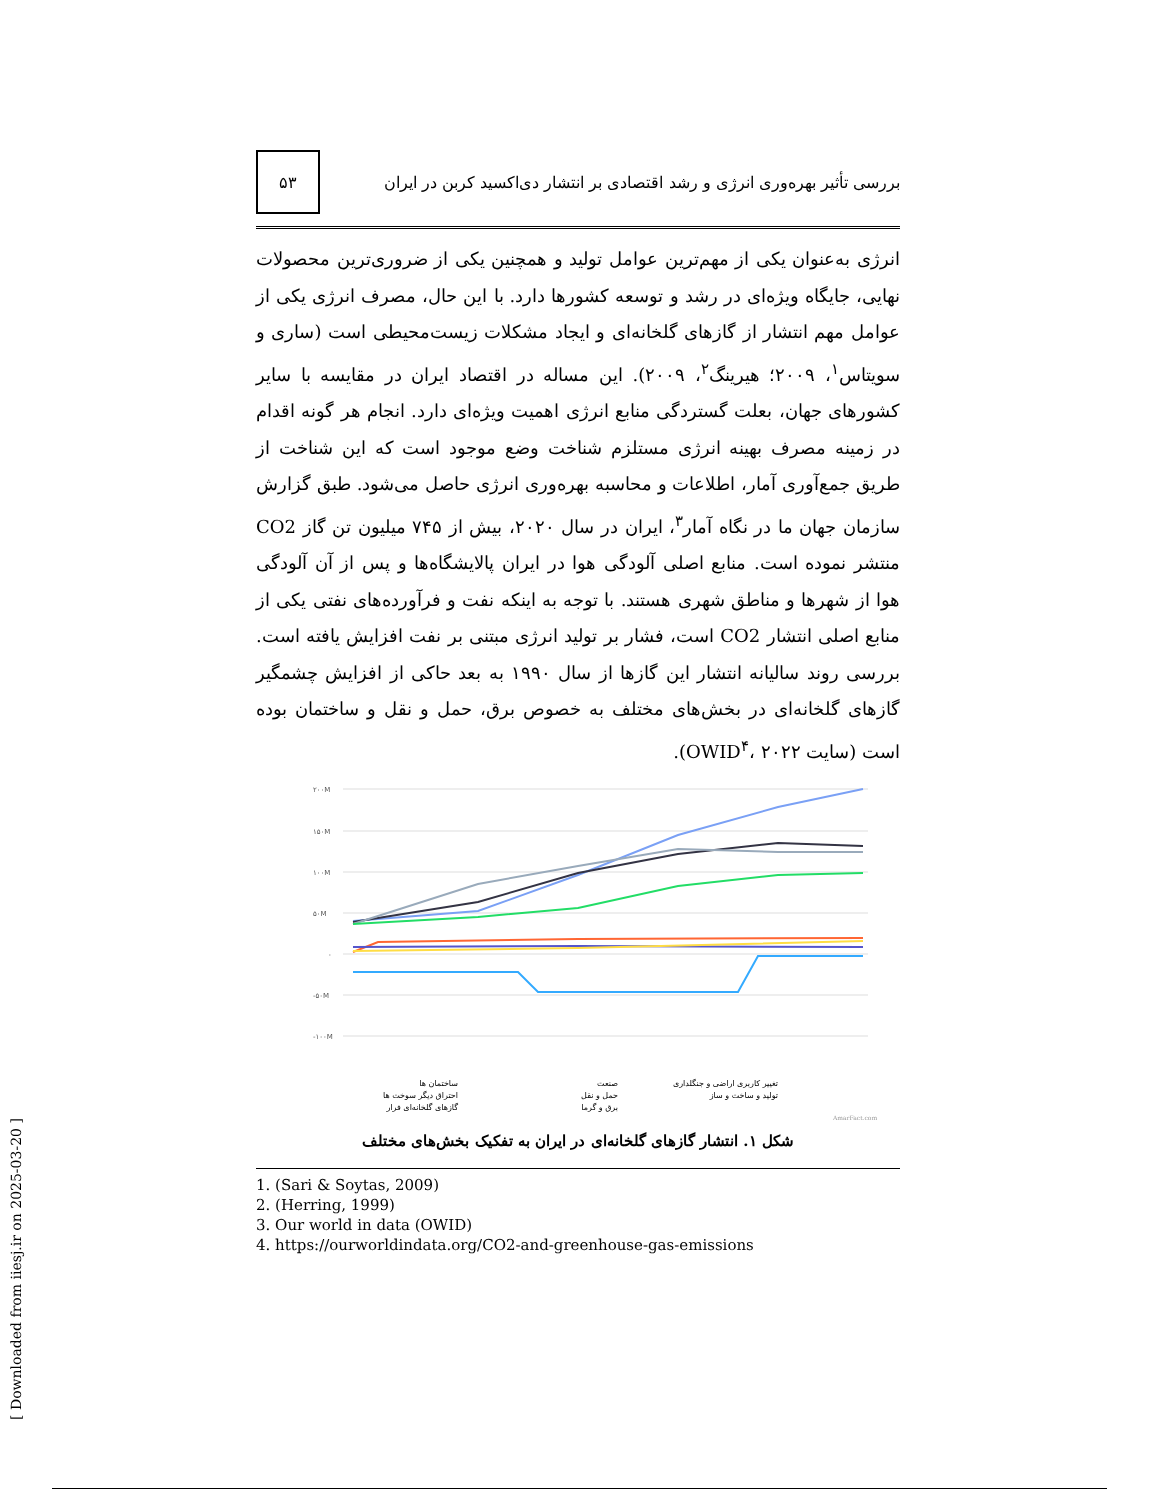بررسی تأثیر بهره‌وری انرژی و رشد اقتصادی بر انتشار دی‌اکسید کربن در ایران ۵۳
انرژی به‌عنوان یکی از مهم‌ترین عوامل تولید و همچنین یکی از ضروری‌ترین محصولات نهایی، جایگاه ویژه‌ای در رشد و توسعه کشورها دارد. با این حال، مصرف انرژی یکی از عوامل مهم انتشار از گازهای گلخانه‌ای و ایجاد مشکلات زیست‌محیطی است (ساری و سویتاس<sup>۱</sup>، ۲۰۰۹؛ هیرینگ<sup>۲</sup>، ۲۰۰۹). این مساله در اقتصاد ایران در مقایسه با سایر کشورهای جهان، بعلت گستردگی منابع انرژی اهمیت ویژه‌ای دارد. انجام هر گونه اقدام در زمینه مصرف بهینه انرژی مستلزم شناخت وضع موجود است که این شناخت از طریق جمع‌آوری آمار، اطلاعات و محاسبه بهره‌وری انرژی حاصل می‌شود. طبق گزارش سازمان جهان ما در نگاه آمار<sup>۳</sup>، ایران در سال ۲۰۲۰، بیش از ۷۴۵ میلیون تن گاز CO2 منتشر نموده است. منابع اصلی آلودگی هوا در ایران پالایشگاه‌ها و پس از آن آلودگی هوا از شهرها و مناطق شهری هستند. با توجه به اینکه نفت و فرآورده‌های نفتی یکی از منابع اصلی انتشار CO2 است، فشار بر تولید انرژی مبتنی بر نفت افزایش یافته است. بررسی روند سالیانه انتشار این گازها از سال ۱۹۹۰ به بعد حاکی از افزایش چشمگیر گازهای گلخانه‌ای در بخش‌های مختلف به خصوص برق، حمل و نقل و ساختمان بوده است (سایت OWID<sup>۴</sup>، ۲۰۲۲).
۲۰۰M
۱۵۰M
۱۰۰M
۵۰M
۰
-۵۰M
-۱۰۰M
ساختمان ها
صنعت
تغییر کاربری اراضی و جنگلداری
احتراق دیگر سوخت ها
حمل و نقل
تولید و ساخت و ساز
گازهای گلخانه‌ای فرار
برق و گرما
AmarFact.com
شکل ۱. انتشار گازهای گلخانه‌ای در ایران به تفکیک بخش‌های مختلف
1. (Sari & Soytas, 2009)
2. (Herring, 1999)
3. Our world in data (OWID)
4. https://ourworldindata.org/CO2-and-greenhouse-gas-emissions
[ Downloaded from iiesj.ir on 2025-03-20 ]